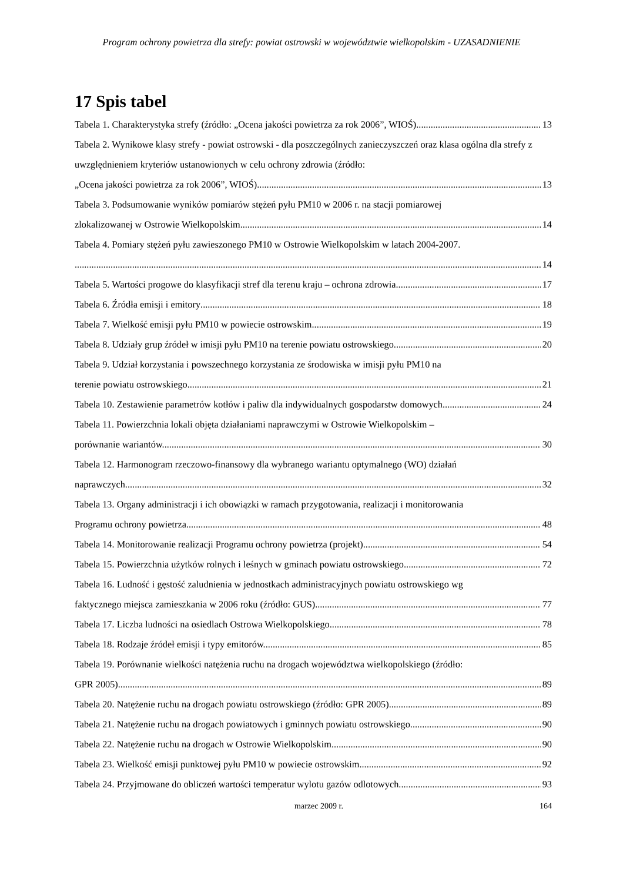Program ochrony powietrza dla strefy: powiat ostrowski w województwie wielkopolskim - UZASADNIENIE
17 Spis tabel
Tabela 1. Charakterystyka strefy (źródło: „Ocena jakości powietrza za rok 2006”, WIOŚ) 13
Tabela 2. Wynikowe klasy strefy - powiat ostrowski - dla poszczególnych zanieczyszczeń oraz klasa ogólna dla strefy z uwzględnieniem kryteriów ustanowionych w celu ochrony zdrowia (źródło:
„Ocena jakości powietrza za rok 2006”, WIOŚ) 13
Tabela 3. Podsumowanie wyników pomiarów stężeń pyłu PM10 w 2006 r. na stacji pomiarowej
zlokalizowanej w Ostrowie Wielkopolskim. 14
Tabela 4. Pomiary stężeń pyłu zawieszonego PM10 w Ostrowie Wielkopolskim w latach 2004-2007.
14
Tabela 5. Wartości progowe do klasyfikacji stref dla terenu kraju – ochrona zdrowia 17
Tabela 6. Źródła emisji i emitory 18
Tabela 7. Wielkość emisji pyłu PM10 w powiecie ostrowskim. 19
Tabela 8. Udziały grup źródeł w imisji pyłu PM10 na terenie powiatu ostrowskiego. 20
Tabela 9. Udział korzystania i powszechnego korzystania ze środowiska w imisji pyłu PM10 na
terenie powiatu ostrowskiego. 21
Tabela 10. Zestawienie parametrów kotłów i paliw dla indywidualnych gospodarstw domowych 24
Tabela 11. Powierzchnia lokali objęta działaniami naprawczymi w Ostrowie Wielkopolskim –
porównanie wariantów. 30
Tabela 12. Harmonogram rzeczowo-finansowy dla wybranego wariantu optymalnego (WO) działań
naprawczych. 32
Tabela 13. Organy administracji i ich obowiązki w ramach przygotowania, realizacji i monitorowania
Programu ochrony powietrza. 48
Tabela 14. Monitorowanie realizacji Programu ochrony powietrza (projekt) 54
Tabela 15. Powierzchnia użytków rolnych i leśnych w gminach powiatu ostrowskiego. 72
Tabela 16. Ludność i gęstość zaludnienia w jednostkach administracyjnych powiatu ostrowskiego wg
faktycznego miejsca zamieszkania w 2006 roku (źródło: GUS) 77
Tabela 17. Liczba ludności na osiedlach Ostrowa Wielkopolskiego. 78
Tabela 18. Rodzaje źródeł emisji i typy emitorów. 85
Tabela 19. Porównanie wielkości natężenia ruchu na drogach województwa wielkopolskiego (źródło:
GPR 2005). 89
Tabela 20. Natężenie ruchu na drogach powiatu ostrowskiego (źródło: GPR 2005) 89
Tabela 21. Natężenie ruchu na drogach powiatowych i gminnych powiatu ostrowskiego. 90
Tabela 22. Natężenie ruchu na drogach w Ostrowie Wielkopolskim. 90
Tabela 23. Wielkość emisji punktowej pyłu PM10 w powiecie ostrowskim. 92
Tabela 24. Przyjmowane do obliczeń wartości temperatur wylotu gazów odlotowych 93
marzec 2009 r. 164